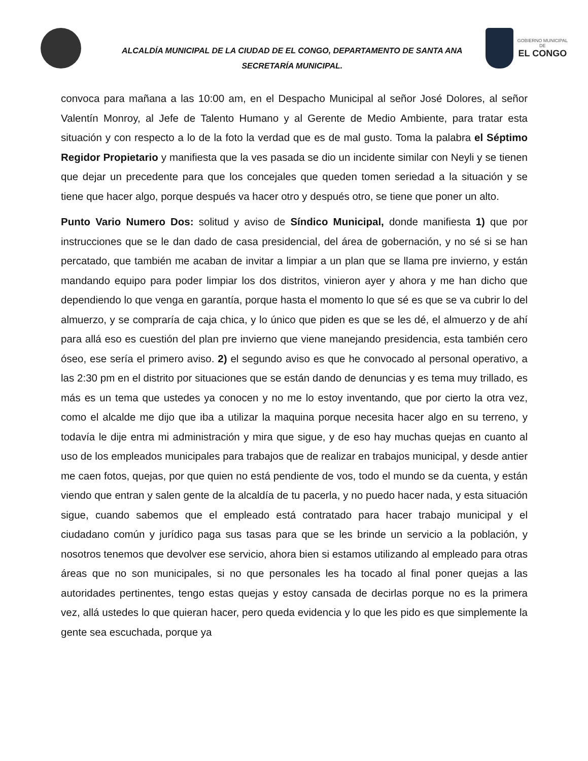ALCALDÍA MUNICIPAL DE LA CIUDAD DE EL CONGO, DEPARTAMENTO DE SANTA ANA
SECRETARÍA MUNICIPAL.
GOBIERNO MUNICIPAL
DE
EL CONGO
convoca para mañana a las 10:00 am, en el Despacho Municipal al señor José Dolores, al señor Valentín Monroy, al Jefe de Talento Humano y al Gerente de Medio Ambiente, para tratar esta situación y con respecto a lo de la foto la verdad que es de mal gusto. Toma la palabra el Séptimo Regidor Propietario y manifiesta que la ves pasada se dio un incidente similar con Neyli y se tienen que dejar un precedente para que los concejales que queden tomen seriedad a la situación y se tiene que hacer algo, porque después va hacer otro y después otro, se tiene que poner un alto.
Punto Vario Numero Dos: solitud y aviso de Síndico Municipal, donde manifiesta 1) que por instrucciones que se le dan dado de casa presidencial, del área de gobernación, y no sé si se han percatado, que también me acaban de invitar a limpiar a un plan que se llama pre invierno, y están mandando equipo para poder limpiar los dos distritos, vinieron ayer y ahora y me han dicho que dependiendo lo que venga en garantía, porque hasta el momento lo que sé es que se va cubrir lo del almuerzo, y se compraría de caja chica, y lo único que piden es que se les dé, el almuerzo y de ahí para allá eso es cuestión del plan pre invierno que viene manejando presidencia, esta también cero óseo, ese sería el primero aviso. 2) el segundo aviso es que he convocado al personal operativo, a las 2:30 pm en el distrito por situaciones que se están dando de denuncias y es tema muy trillado, es más es un tema que ustedes ya conocen y no me lo estoy inventando, que por cierto la otra vez, como el alcalde me dijo que iba a utilizar la maquina porque necesita hacer algo en su terreno, y todavía le dije entra mi administración y mira que sigue, y de eso hay muchas quejas en cuanto al uso de los empleados municipales para trabajos que de realizar en trabajos municipal, y desde antier me caen fotos, quejas, por que quien no está pendiente de vos, todo el mundo se da cuenta, y están viendo que entran y salen gente de la alcaldía de tu pacerla, y no puedo hacer nada, y esta situación sigue, cuando sabemos que el empleado está contratado para hacer trabajo municipal y el ciudadano común y jurídico paga sus tasas para que se les brinde un servicio a la población, y nosotros tenemos que devolver ese servicio, ahora bien si estamos utilizando al empleado para otras áreas que no son municipales, si no que personales les ha tocado al final poner quejas a las autoridades pertinentes, tengo estas quejas y estoy cansada de decirlas porque no es la primera vez, allá ustedes lo que quieran hacer, pero queda evidencia y lo que les pido es que simplemente la gente sea escuchada, porque ya